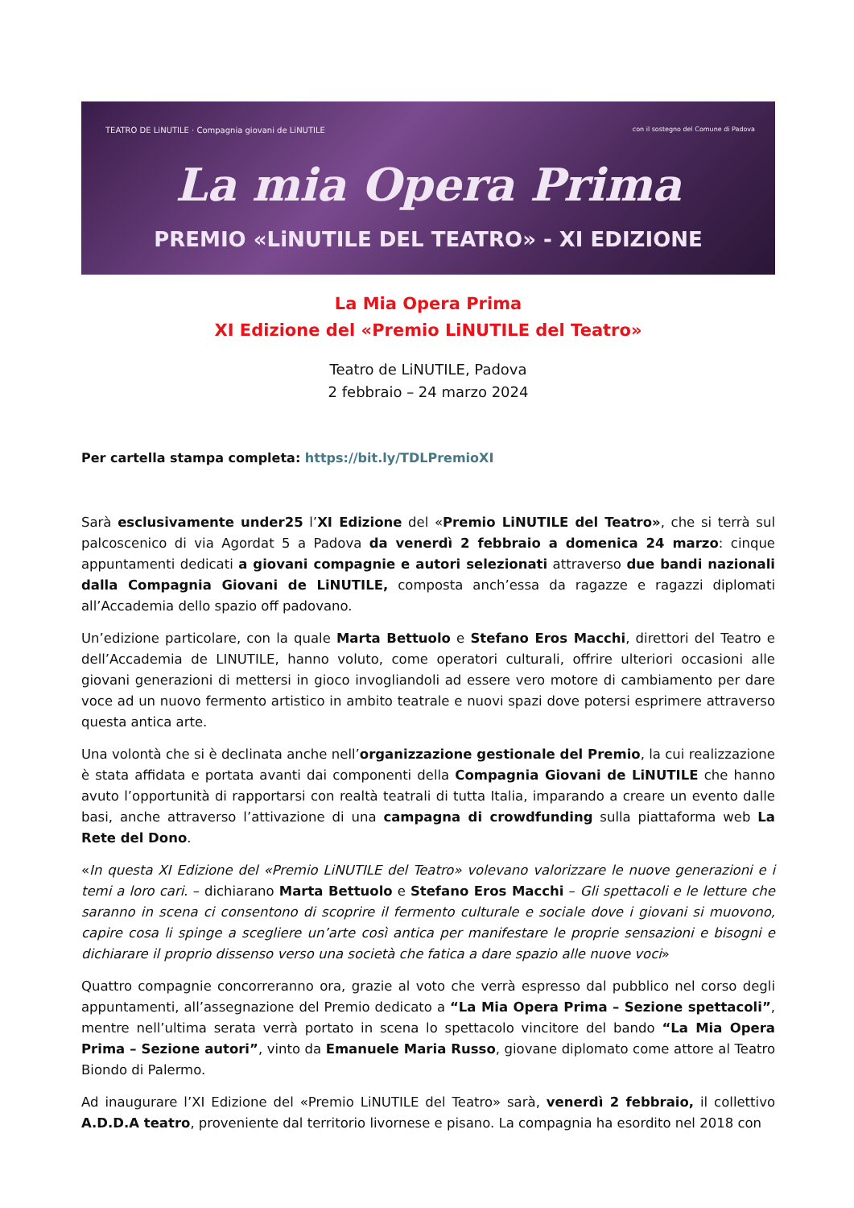TEATRO DE LiNUTILE · Compagnia giovani de LiNUTILE
con il sostegno del Comune di Padova
La mia Opera Prima
PREMIO «LiNUTILE DEL TEATRO» - XI EDIZIONE
La Mia Opera Prima
XI Edizione del «Premio LiNUTILE del Teatro»
Teatro de LiNUTILE, Padova
2 febbraio – 24 marzo 2024
Per cartella stampa completa: https://bit.ly/TDLPremioXI
Sarà esclusivamente under25 l’XI Edizione del «Premio LiNUTILE del Teatro», che si terrà sul palcoscenico di via Agordat 5 a Padova da venerdì 2 febbraio a domenica 24 marzo: cinque appuntamenti dedicati a giovani compagnie e autori selezionati attraverso due bandi nazionali dalla Compagnia Giovani de LiNUTILE, composta anch’essa da ragazze e ragazzi diplomati all’Accademia dello spazio off padovano.
Un’edizione particolare, con la quale Marta Bettuolo e Stefano Eros Macchi, direttori del Teatro e dell’Accademia de LINUTILE, hanno voluto, come operatori culturali, offrire ulteriori occasioni alle giovani generazioni di mettersi in gioco invogliandoli ad essere vero motore di cambiamento per dare voce ad un nuovo fermento artistico in ambito teatrale e nuovi spazi dove potersi esprimere attraverso questa antica arte.
Una volontà che si è declinata anche nell’organizzazione gestionale del Premio, la cui realizzazione è stata affidata e portata avanti dai componenti della Compagnia Giovani de LiNUTILE che hanno avuto l’opportunità di rapportarsi con realtà teatrali di tutta Italia, imparando a creare un evento dalle basi, anche attraverso l’attivazione di una campagna di crowdfunding sulla piattaforma web La Rete del Dono.
«In questa XI Edizione del «Premio LiNUTILE del Teatro» volevano valorizzare le nuove generazioni e i temi a loro cari. – dichiarano Marta Bettuolo e Stefano Eros Macchi – Gli spettacoli e le letture che saranno in scena ci consentono di scoprire il fermento culturale e sociale dove i giovani si muovono, capire cosa li spinge a scegliere un’arte così antica per manifestare le proprie sensazioni e bisogni e dichiarare il proprio dissenso verso una società che fatica a dare spazio alle nuove voci»
Quattro compagnie concorreranno ora, grazie al voto che verrà espresso dal pubblico nel corso degli appuntamenti, all’assegnazione del Premio dedicato a “La Mia Opera Prima – Sezione spettacoli”, mentre nell’ultima serata verrà portato in scena lo spettacolo vincitore del bando “La Mia Opera Prima – Sezione autori”, vinto da Emanuele Maria Russo, giovane diplomato come attore al Teatro Biondo di Palermo.
Ad inaugurare l’XI Edizione del «Premio LiNUTILE del Teatro» sarà, venerdì 2 febbraio, il collettivo A.D.D.A teatro, proveniente dal territorio livornese e pisano. La compagnia ha esordito nel 2018 con